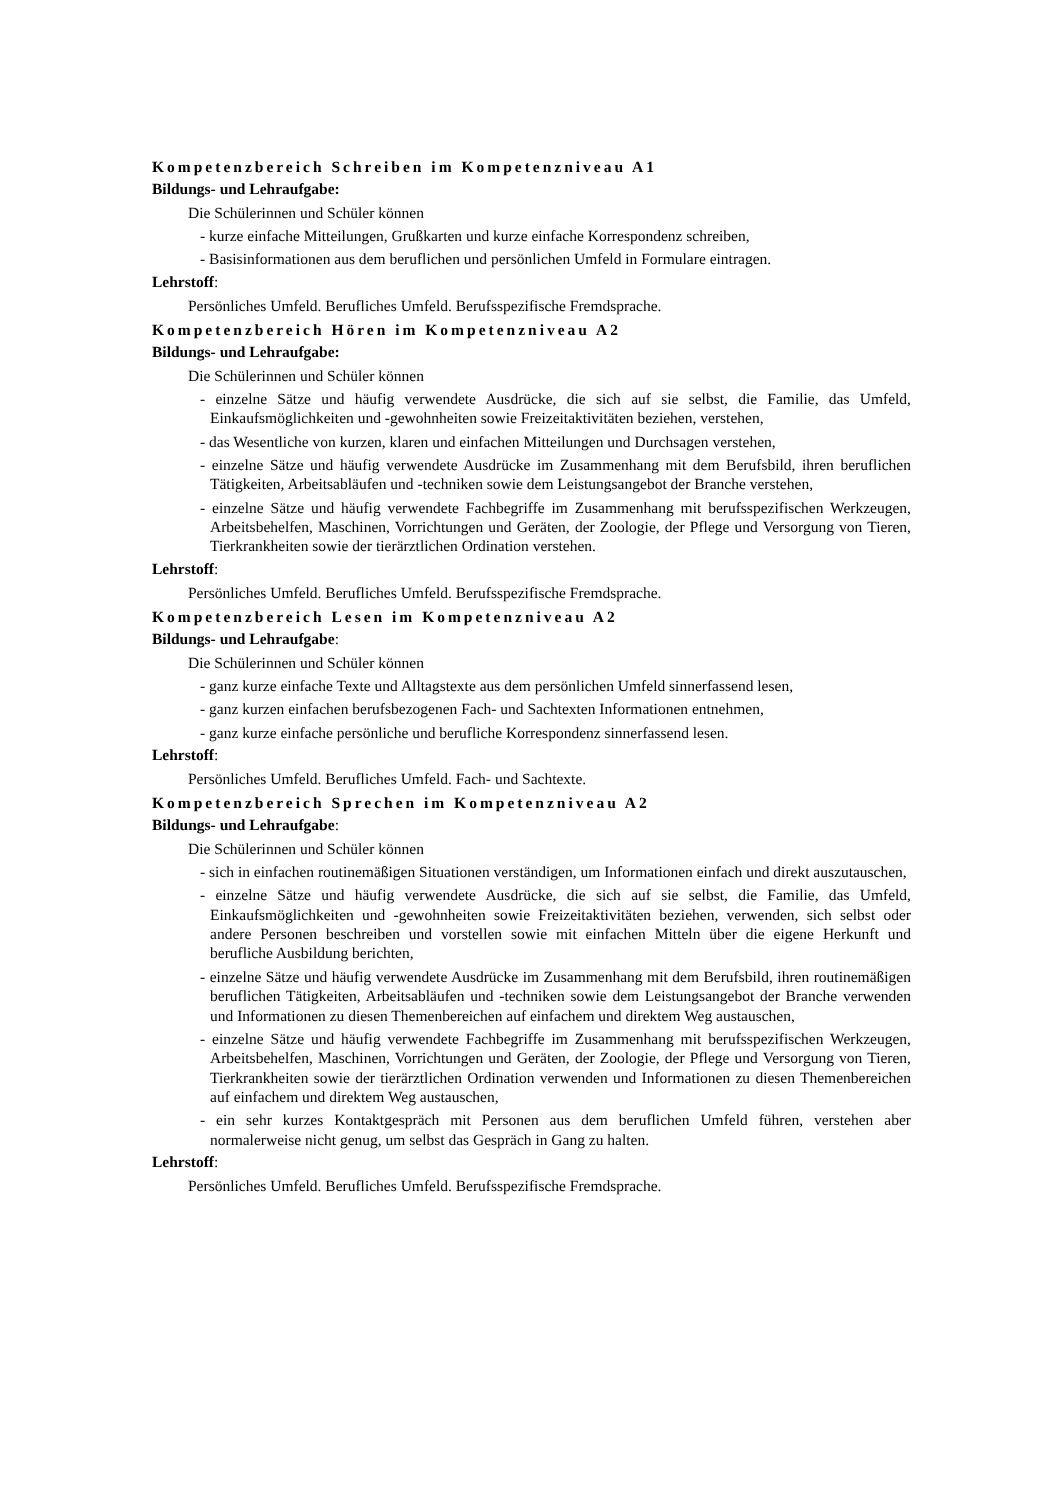Kompetenzbereich Schreiben im Kompetenzniveau A1
Bildungs- und Lehraufgabe:
Die Schülerinnen und Schüler können
- kurze einfache Mitteilungen, Grußkarten und kurze einfache Korrespondenz schreiben,
- Basisinformationen aus dem beruflichen und persönlichen Umfeld in Formulare eintragen.
Lehrstoff:
Persönliches Umfeld. Berufliches Umfeld. Berufsspezifische Fremdsprache.
Kompetenzbereich Hören im Kompetenzniveau A2
Bildungs- und Lehraufgabe:
Die Schülerinnen und Schüler können
- einzelne Sätze und häufig verwendete Ausdrücke, die sich auf sie selbst, die Familie, das Umfeld, Einkaufsmöglichkeiten und -gewohnheiten sowie Freizeitaktivitäten beziehen, verstehen,
- das Wesentliche von kurzen, klaren und einfachen Mitteilungen und Durchsagen verstehen,
- einzelne Sätze und häufig verwendete Ausdrücke im Zusammenhang mit dem Berufsbild, ihren beruflichen Tätigkeiten, Arbeitsabläufen und -techniken sowie dem Leistungsangebot der Branche verstehen,
- einzelne Sätze und häufig verwendete Fachbegriffe im Zusammenhang mit berufsspezifischen Werkzeugen, Arbeitsbehelfen, Maschinen, Vorrichtungen und Geräten, der Zoologie, der Pflege und Versorgung von Tieren, Tierkrankheiten sowie der tierärztlichen Ordination verstehen.
Lehrstoff:
Persönliches Umfeld. Berufliches Umfeld. Berufsspezifische Fremdsprache.
Kompetenzbereich Lesen im Kompetenzniveau A2
Bildungs- und Lehraufgabe:
Die Schülerinnen und Schüler können
- ganz kurze einfache Texte und Alltagstexte aus dem persönlichen Umfeld sinnerfassend lesen,
- ganz kurzen einfachen berufsbezogenen Fach- und Sachtexten Informationen entnehmen,
- ganz kurze einfache persönliche und berufliche Korrespondenz sinnerfassend lesen.
Lehrstoff:
Persönliches Umfeld. Berufliches Umfeld. Fach- und Sachtexte.
Kompetenzbereich Sprechen im Kompetenzniveau A2
Bildungs- und Lehraufgabe:
Die Schülerinnen und Schüler können
- sich in einfachen routinemäßigen Situationen verständigen, um Informationen einfach und direkt auszutauschen,
- einzelne Sätze und häufig verwendete Ausdrücke, die sich auf sie selbst, die Familie, das Umfeld, Einkaufsmöglichkeiten und -gewohnheiten sowie Freizeitaktivitäten beziehen, verwenden, sich selbst oder andere Personen beschreiben und vorstellen sowie mit einfachen Mitteln über die eigene Herkunft und berufliche Ausbildung berichten,
- einzelne Sätze und häufig verwendete Ausdrücke im Zusammenhang mit dem Berufsbild, ihren routinemäßigen beruflichen Tätigkeiten, Arbeitsabläufen und -techniken sowie dem Leistungsangebot der Branche verwenden und Informationen zu diesen Themenbereichen auf einfachem und direktem Weg austauschen,
- einzelne Sätze und häufig verwendete Fachbegriffe im Zusammenhang mit berufsspezifischen Werkzeugen, Arbeitsbehelfen, Maschinen, Vorrichtungen und Geräten, der Zoologie, der Pflege und Versorgung von Tieren, Tierkrankheiten sowie der tierärztlichen Ordination verwenden und Informationen zu diesen Themenbereichen auf einfachem und direktem Weg austauschen,
- ein sehr kurzes Kontaktgespräch mit Personen aus dem beruflichen Umfeld führen, verstehen aber normalerweise nicht genug, um selbst das Gespräch in Gang zu halten.
Lehrstoff:
Persönliches Umfeld. Berufliches Umfeld. Berufsspezifische Fremdsprache.